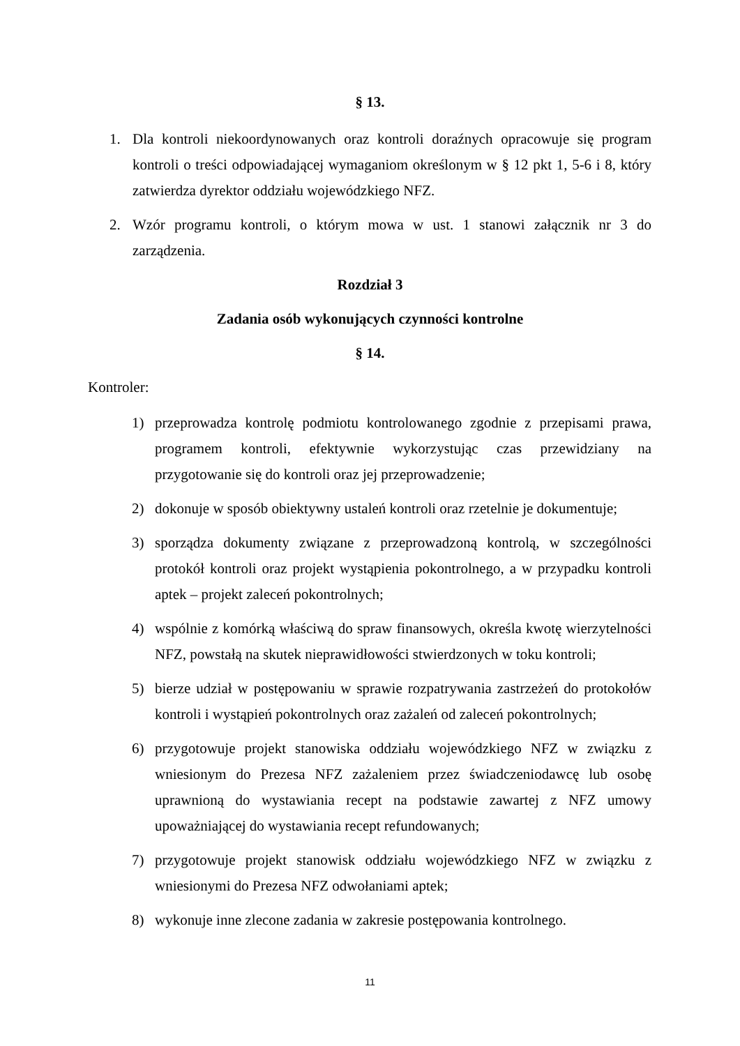§ 13.
1. Dla kontroli niekoordynowanych oraz kontroli doraźnych opracowuje się program kontroli o treści odpowiadającej wymaganiom określonym w § 12 pkt 1, 5-6 i 8, który zatwierdza dyrektor oddziału wojewódzkiego NFZ.
2. Wzór programu kontroli, o którym mowa w ust. 1 stanowi załącznik nr 3 do zarządzenia.
Rozdział 3
Zadania osób wykonujących czynności kontrolne
§ 14.
Kontroler:
1) przeprowadza kontrolę podmiotu kontrolowanego zgodnie z przepisami prawa, programem kontroli, efektywnie wykorzystując czas przewidziany na przygotowanie się do kontroli oraz jej przeprowadzenie;
2) dokonuje w sposób obiektywny ustaleń kontroli oraz rzetelnie je dokumentuje;
3) sporządza dokumenty związane z przeprowadzoną kontrolą, w szczególności protokół kontroli oraz projekt wystąpienia pokontrolnego, a w przypadku kontroli aptek – projekt zaleceń pokontrolnych;
4) wspólnie z komórką właściwą do spraw finansowych, określa kwotę wierzytelności NFZ, powstałą na skutek nieprawidłowości stwierdzonych w toku kontroli;
5) bierze udział w postępowaniu w sprawie rozpatrywania zastrzeżeń do protokołów kontroli i wystąpień pokontrolnych oraz zażaleń od zaleceń pokontrolnych;
6) przygotowuje projekt stanowiska oddziału wojewódzkiego NFZ w związku z wniesionym do Prezesa NFZ zażaleniem przez świadczeniodawcę lub osobę uprawnioną do wystawiania recept na podstawie zawartej z NFZ umowy upoważniającej do wystawiania recept refundowanych;
7) przygotowuje projekt stanowisk oddziału wojewódzkiego NFZ w związku z wniesionymi do Prezesa NFZ odwołaniami aptek;
8) wykonuje inne zlecone zadania w zakresie postępowania kontrolnego.
11